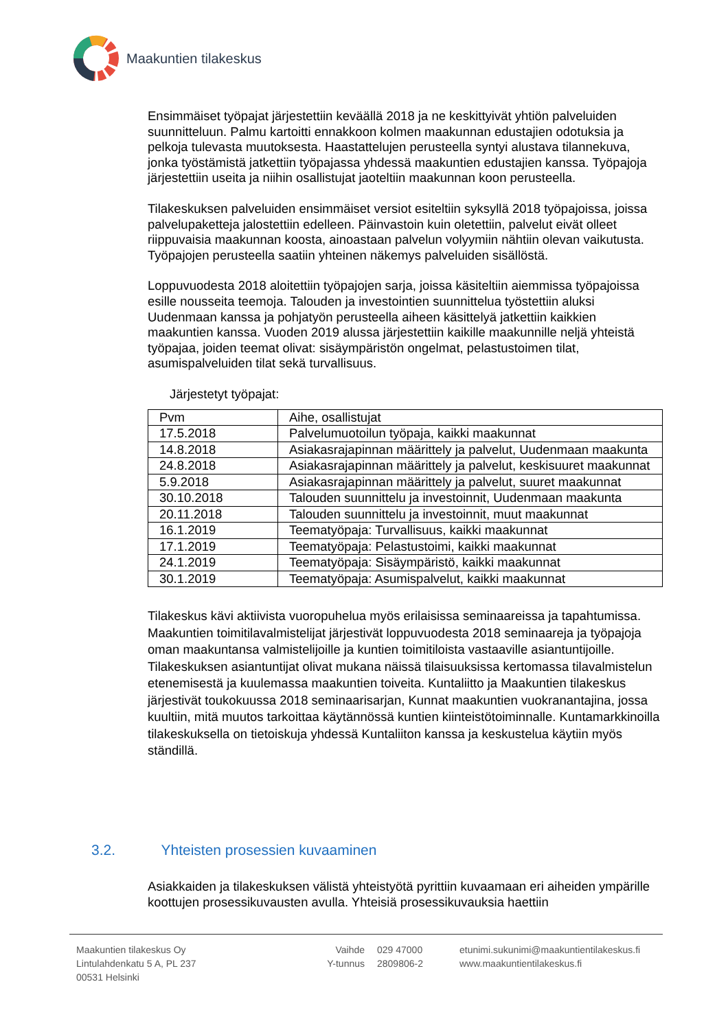Maakuntien tilakeskus
Ensimmäiset työpajat järjestettiin keväällä 2018 ja ne keskittyivät yhtiön palveluiden suunnitteluun. Palmu kartoitti ennakkoon kolmen maakunnan edustajien odotuksia ja pelkoja tulevasta muutoksesta. Haastattelujen perusteella syntyi alustava tilannekuva, jonka työstämistä jatkettiin työpajassa yhdessä maakuntien edustajien kanssa. Työpajoja järjestettiin useita ja niihin osallistujat jaoteltiin maakunnan koon perusteella.
Tilakeskuksen palveluiden ensimmäiset versiot esiteltiin syksyllä 2018 työpajoissa, joissa palvelupaketteja jalostettiin edelleen. Päinvastoin kuin oletettiin, palvelut eivät olleet riippuvaisia maakunnan koosta, ainoastaan palvelun volyymiin nähtiin olevan vaikutusta. Työpajojen perusteella saatiin yhteinen näkemys palveluiden sisällöstä.
Loppuvuodesta 2018 aloitettiin työpajojen sarja, joissa käsiteltiin aiemmissa työpajoissa esille nousseita teemoja. Talouden ja investointien suunnittelua työstettiin aluksi Uudenmaan kanssa ja pohjatyön perusteella aiheen käsittelyä jatkettiin kaikkien maakuntien kanssa. Vuoden 2019 alussa järjestettiin kaikille maakunnille neljä yhteistä työpajaa, joiden teemat olivat: sisäympäristön ongelmat, pelastustoimen tilat, asumispalveluiden tilat sekä turvallisuus.
Järjestetyt työpajat:
| Pvm | Aihe, osallistujat |
| 17.5.2018 | Palvelumuotoilun työpaja, kaikki maakunnat |
| 14.8.2018 | Asiakasrajapinnan määrittely ja palvelut, Uudenmaan maakunta |
| 24.8.2018 | Asiakasrajapinnan määrittely ja palvelut, keskisuuret maakunnat |
| 5.9.2018 | Asiakasrajapinnan määrittely ja palvelut, suuret maakunnat |
| 30.10.2018 | Talouden suunnittelu ja investoinnit, Uudenmaan maakunta |
| 20.11.2018 | Talouden suunnittelu ja investoinnit, muut maakunnat |
| 16.1.2019 | Teematyöpaja: Turvallisuus, kaikki maakunnat |
| 17.1.2019 | Teematyöpaja: Pelastustoimi, kaikki maakunnat |
| 24.1.2019 | Teematyöpaja: Sisäympäristö, kaikki maakunnat |
| 30.1.2019 | Teematyöpaja: Asumispalvelut, kaikki maakunnat |
Tilakeskus kävi aktiivista vuoropuhelua myös erilaisissa seminaareissa ja tapahtumissa. Maakuntien toimitilavalmistelijat järjestivät loppuvuodesta 2018 seminaareja ja työpajoja oman maakuntansa valmistelijoille ja kuntien toimitiloista vastaaville asiantuntijoille. Tilakeskuksen asiantuntijat olivat mukana näissä tilaisuuksissa kertomassa tilavalmistelun etenemisestä ja kuulemassa maakuntien toiveita. Kuntaliitto ja Maakuntien tilakeskus järjestivät toukokuussa 2018 seminaarisarjan, Kunnat maakuntien vuokranantajina, jossa kuultiin, mitä muutos tarkoittaa käytännössä kuntien kiinteistötoiminnalle. Kuntamarkkinoilla tilakeskuksella on tietoiskuja yhdessä Kuntaliiton kanssa ja keskustelua käytiin myös ständillä.
3.2. Yhteisten prosessien kuvaaminen
Asiakkaiden ja tilakeskuksen välistä yhteistyötä pyrittiin kuvaamaan eri aiheiden ympärille koottujen prosessikuvausten avulla. Yhteisiä prosessikuvauksia haettiin
Maakuntien tilakeskus Oy
Lintulahdenkatu 5 A, PL 237
00531 Helsinki
Vaihde
Y-tunnus
029 47000
2809806-2
etunimi.sukunimi@maakuntientilakeskus.fi
www.maakuntientilakeskus.fi